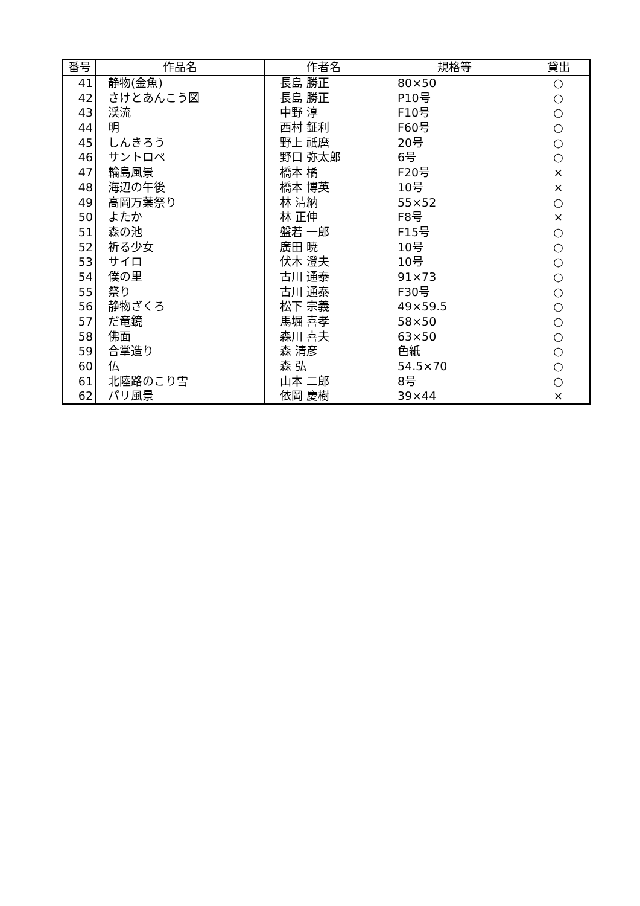| 番号 | 作品名 | 作者名 | 規格等 | 貸出 |
| --- | --- | --- | --- | --- |
| 41 | 静物(金魚) | 長島 勝正 | 80×50 | ○ |
| 42 | さけとあんこう図 | 長島 勝正 | P10号 | ○ |
| 43 | 渓流 | 中野 淳 | F10号 | ○ |
| 44 | 明 | 西村 鉦利 | F60号 | ○ |
| 45 | しんきろう | 野上 祇麿 | 20号 | ○ |
| 46 | サントロペ | 野口 弥太郎 | 6号 | ○ |
| 47 | 輪島風景 | 橋本 橘 | F20号 | × |
| 48 | 海辺の午後 | 橋本 博英 | 10号 | × |
| 49 | 高岡万葉祭り | 林 清納 | 55×52 | ○ |
| 50 | よたか | 林 正伸 | F8号 | × |
| 51 | 森の池 | 盤若 一郎 | F15号 | ○ |
| 52 | 祈る少女 | 廣田 暁 | 10号 | ○ |
| 53 | サイロ | 伏木 澄夫 | 10号 | ○ |
| 54 | 僕の里 | 古川 通泰 | 91×73 | ○ |
| 55 | 祭り | 古川 通泰 | F30号 | ○ |
| 56 | 静物ざくろ | 松下 宗義 | 49×59.5 | ○ |
| 57 | だ竜鏡 | 馬堀 喜孝 | 58×50 | ○ |
| 58 | 佛面 | 森川 喜夫 | 63×50 | ○ |
| 59 | 合掌造り | 森 清彦 | 色紙 | ○ |
| 60 | 仏 | 森 弘 | 54.5×70 | ○ |
| 61 | 北陸路のこり雪 | 山本 二郎 | 8号 | ○ |
| 62 | パリ風景 | 依岡 慶樹 | 39×44 | × |